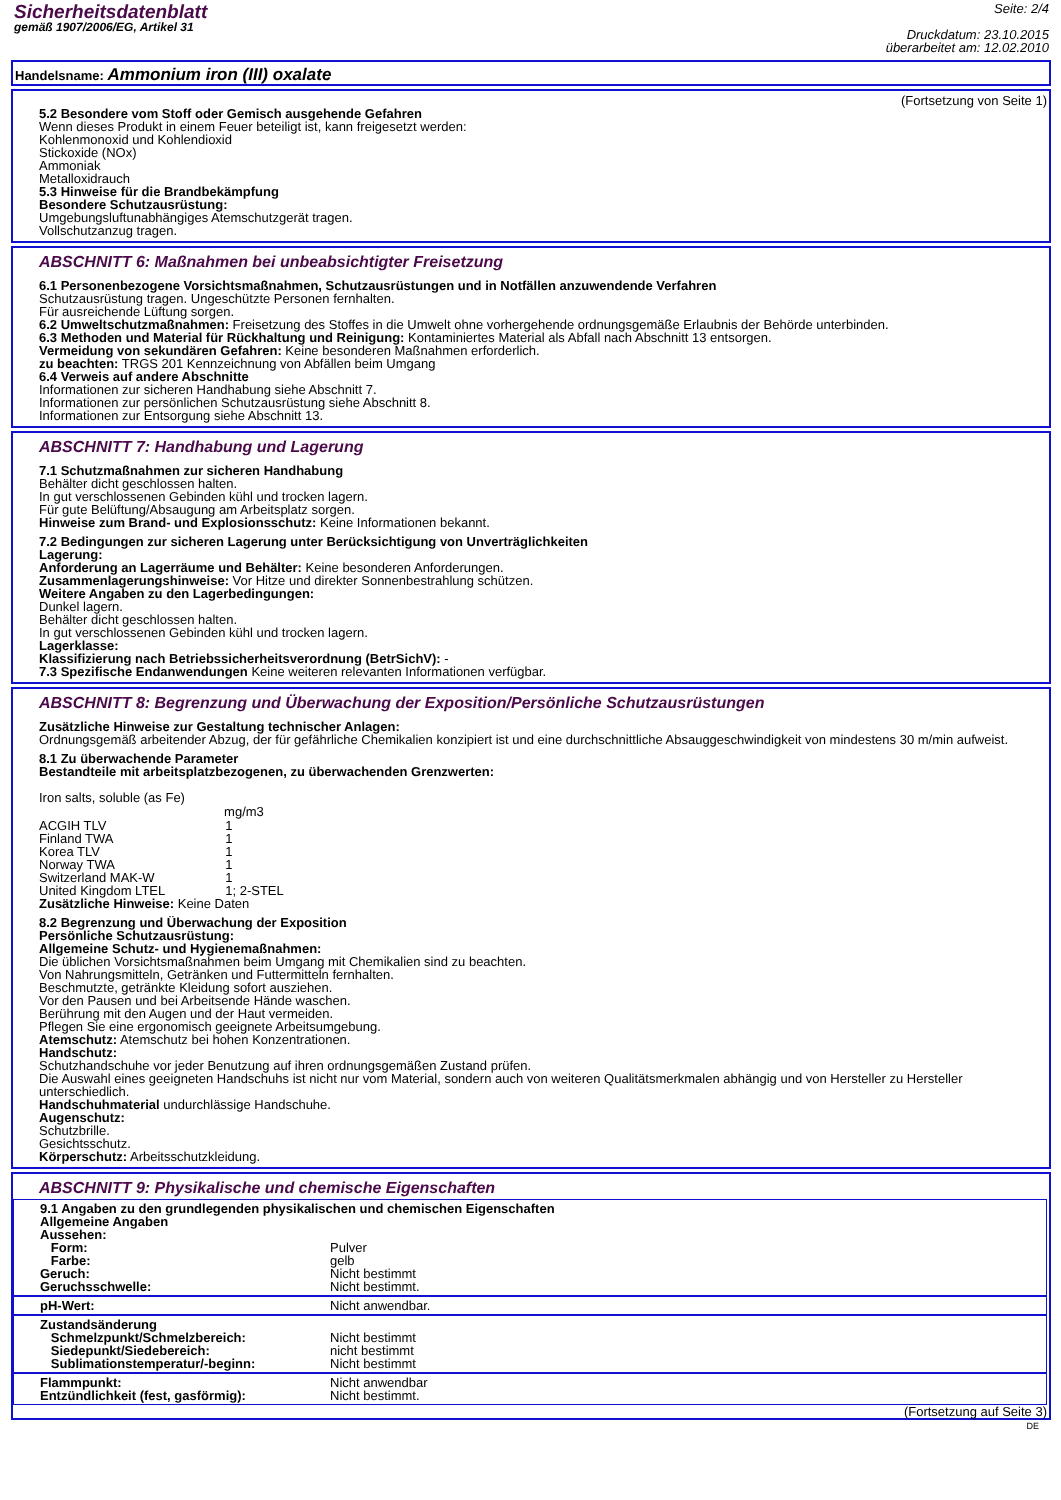Sicherheitsdatenblatt
gemäß 1907/2006/EG, Artikel 31
Seite: 2/4
Druckdatum: 23.10.2015
überarbeitet am: 12.02.2010
Handelsname: Ammonium iron (III) oxalate
(Fortsetzung von Seite 1)
5.2 Besondere vom Stoff oder Gemisch ausgehende Gefahren
Wenn dieses Produkt in einem Feuer beteiligt ist, kann freigesetzt werden:
Kohlenmonoxid und Kohlendioxid
Stickoxide (NOx)
Ammoniak
Metalloxidrauch
5.3 Hinweise für die Brandbekämpfung
Besondere Schutzausrüstung:
Umgebungsluftunabhängiges Atemschutzgerät tragen.
Vollschutzanzug tragen.
ABSCHNITT 6: Maßnahmen bei unbeabsichtigter Freisetzung
6.1 Personenbezogene Vorsichtsmaßnahmen, Schutzausrüstungen und in Notfällen anzuwendende Verfahren
Schutzausrüstung tragen. Ungeschützte Personen fernhalten.
Für ausreichende Lüftung sorgen.
6.2 Umweltschutzmaßnahmen: Freisetzung des Stoffes in die Umwelt ohne vorhergehende ordnungsgemäße Erlaubnis der Behörde unterbinden.
6.3 Methoden und Material für Rückhaltung und Reinigung: Kontaminiertes Material als Abfall nach Abschnitt 13 entsorgen.
Vermeidung von sekundären Gefahren: Keine besonderen Maßnahmen erforderlich.
zu beachten: TRGS 201 Kennzeichnung von Abfällen beim Umgang
6.4 Verweis auf andere Abschnitte
Informationen zur sicheren Handhabung siehe Abschnitt 7.
Informationen zur persönlichen Schutzausrüstung siehe Abschnitt 8.
Informationen zur Entsorgung siehe Abschnitt 13.
ABSCHNITT 7: Handhabung und Lagerung
7.1 Schutzmaßnahmen zur sicheren Handhabung
Behälter dicht geschlossen halten.
In gut verschlossenen Gebinden kühl und trocken lagern.
Für gute Belüftung/Absaugung am Arbeitsplatz sorgen.
Hinweise zum Brand- und Explosionsschutz: Keine Informationen bekannt.
7.2 Bedingungen zur sicheren Lagerung unter Berücksichtigung von Unverträglichkeiten
Lagerung:
Anforderung an Lagerräume und Behälter: Keine besonderen Anforderungen.
Zusammenlagerungshinweise: Vor Hitze und direkter Sonnenbestrahlung schützen.
Weitere Angaben zu den Lagerbedingungen:
Dunkel lagern.
Behälter dicht geschlossen halten.
In gut verschlossenen Gebinden kühl und trocken lagern.
Lagerklasse:
Klassifizierung nach Betriebssicherheitsverordnung (BetrSichV): -
7.3 Spezifische Endanwendungen Keine weiteren relevanten Informationen verfügbar.
ABSCHNITT 8: Begrenzung und Überwachung der Exposition/Persönliche Schutzausrüstungen
Zusätzliche Hinweise zur Gestaltung technischer Anlagen:
Ordnungsgemäß arbeitender Abzug, der für gefährliche Chemikalien konzipiert ist und eine durchschnittliche Absauggeschwindigkeit von mindestens 30 m/min aufweist.
8.1 Zu überwachende Parameter
Bestandteile mit arbeitsplatzbezogenen, zu überwachenden Grenzwerten:
Iron salts, soluble (as Fe)
| | mg/m3 |
| --- | --- |
| ACGIH TLV | 1 |
| Finland TWA | 1 |
| Korea TLV | 1 |
| Norway TWA | 1 |
| Switzerland MAK-W | 1 |
| United Kingdom LTEL | 1; 2-STEL |
Zusätzliche Hinweise: Keine Daten
8.2 Begrenzung und Überwachung der Exposition
Persönliche Schutzausrüstung:
Allgemeine Schutz- und Hygienemaßnahmen:
Die üblichen Vorsichtsmaßnahmen beim Umgang mit Chemikalien sind zu beachten.
Von Nahrungsmitteln, Getränken und Futtermitteln fernhalten.
Beschmutzte, getränkte Kleidung sofort ausziehen.
Vor den Pausen und bei Arbeitsende Hände waschen.
Berührung mit den Augen und der Haut vermeiden.
Pflegen Sie eine ergonomisch geeignete Arbeitsumgebung.
Atemschutz: Atemschutz bei hohen Konzentrationen.
Handschutz:
Schutzhandschuhe vor jeder Benutzung auf ihren ordnungsgemäßen Zustand prüfen.
Die Auswahl eines geeigneten Handschuhs ist nicht nur vom Material, sondern auch von weiteren Qualitätsmerkmalen abhängig und von Hersteller zu Hersteller unterschiedlich.
Handschuhmaterial undurchlässige Handschuhe.
Augenschutz:
Schutzbrille.
Gesichtsschutz.
Körperschutz: Arbeitsschutzkleidung.
ABSCHNITT 9: Physikalische und chemische Eigenschaften
9.1 Angaben zu den grundlegenden physikalischen und chemischen Eigenschaften
Allgemeine Angaben
Aussehen:
| Form: | Pulver |
| Farbe: | gelb |
| Geruch: | Nicht bestimmt |
| Geruchsschwelle: | Nicht bestimmt. |
| pH-Wert: | Nicht anwendbar. |
Zustandsänderung
| Schmelzpunkt/Schmelzbereich: | Nicht bestimmt |
| Siedepunkt/Siedebereich: | nicht bestimmt |
| Sublimationstemperatur/-beginn: | Nicht bestimmt |
| Flammpunkt: | Nicht anwendbar |
| Entzündlichkeit (fest, gasförmig): | Nicht bestimmt. |
(Fortsetzung auf Seite 3)
DE